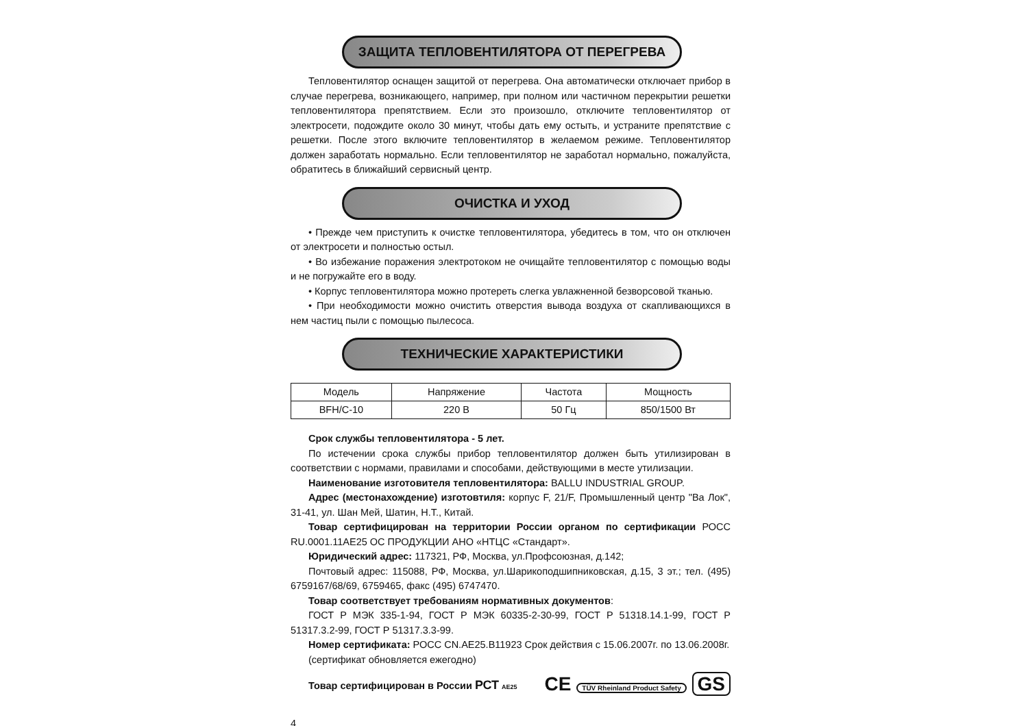ЗАЩИТА ТЕПЛОВЕНТИЛЯТОРА ОТ ПЕРЕГРЕВА
Тепловентилятор оснащен защитой от перегрева. Она автоматически отключает прибор в случае перегрева, возникающего, например, при полном или частичном перекрытии решетки тепловентилятора препятствием. Если это произошло, отключите тепловентилятор от электросети, подождите около 30 минут, чтобы дать ему остыть, и устраните препятствие с решетки. После этого включите тепловентилятор в желаемом режиме. Тепловентилятор должен заработать нормально. Если тепловентилятор не заработал нормально, пожалуйста, обратитесь в ближайший сервисный центр.
ОЧИСТКА И УХОД
• Прежде чем приступить к очистке тепловентилятора, убедитесь в том, что он отключен от электросети и полностью остыл.
• Во избежание поражения электротоком не очищайте тепловентилятор с помощью воды и не погружайте его в воду.
• Корпус тепловентилятора можно протереть слегка увлажненной безворсовой тканью.
• При необходимости можно очистить отверстия вывода воздуха от скапливающихся в нем частиц пыли с помощью пылесоса.
ТЕХНИЧЕСКИЕ ХАРАКТЕРИСТИКИ
| Модель | Напряжение | Частота | Мощность |
| BFH/C-10 | 220 В | 50 Гц | 850/1500 Вт |
Срок службы тепловентилятора - 5 лет.
По истечении срока службы прибор тепловентилятор должен быть утилизирован в соответствии с нормами, правилами и способами, действующими в месте утилизации.
Наименование изготовителя тепловентилятора: BALLU INDUSTRIAL GROUP.
Адрес (местонахождение) изготовтиля: корпус F, 21/F, Промышленный центр "Ва Лок", 31-41, ул. Шан Мей, Шатин, Н.Т., Китай.
Товар сертифицирован на территории России органом по сертификации РОСС RU.0001.11АЕ25 ОС ПРОДУКЦИИ АНО «НТЦС «Стандарт».
Юридический адрес: 117321, РФ, Москва, ул.Профсоюзная, д.142;
Почтовый адрес: 115088, РФ, Москва, ул.Шарикоподшипниковская, д.15, 3 эт.; тел. (495) 6759167/68/69, 6759465, факс (495) 6747470.
Товар соответствует требованиям нормативных документов:
ГОСТ Р МЭК 335-1-94, ГОСТ Р МЭК 60335-2-30-99, ГОСТ Р 51318.14.1-99, ГОСТ Р 51317.3.2-99, ГОСТ Р 51317.3.3-99.
Номер сертификата: РОСС CN.AE25.B11923 Срок действия с 15.06.2007г. по 13.06.2008г.
(сертификат обновляется ежегодно)
Товар сертифицирован в России РСТ AE25 CE TÜV Rheinland Product Safety GS
4